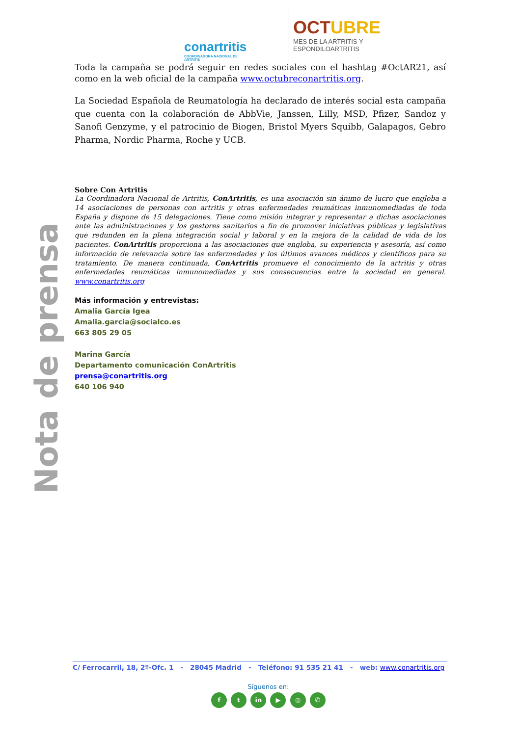conartritis
COORDINADORA NACIONAL DE ARTRITIS
OCTUBRE
MES DE LA ARTRITIS Y
ESPONDILOARTRITIS
Nota de prensa
Toda la campaña se podrá seguir en redes sociales con el hashtag #OctAR21, así como en la web oficial de la campaña www.octubreconartritis.org.
La Sociedad Española de Reumatología ha declarado de interés social esta campaña que cuenta con la colaboración de AbbVie, Janssen, Lilly, MSD, Pfizer, Sandoz y Sanofi Genzyme, y el patrocinio de Biogen, Bristol Myers Squibb, Galapagos, Gebro Pharma, Nordic Pharma, Roche y UCB.
Sobre Con Artritis
La Coordinadora Nacional de Artritis, ConArtritis, es una asociación sin ánimo de lucro que engloba a 14 asociaciones de personas con artritis y otras enfermedades reumáticas inmunomediadas de toda España y dispone de 15 delegaciones. Tiene como misión integrar y representar a dichas asociaciones ante las administraciones y los gestores sanitarios a fin de promover iniciativas públicas y legislativas que redunden en la plena integración social y laboral y en la mejora de la calidad de vida de los pacientes. ConArtritis proporciona a las asociaciones que engloba, su experiencia y asesoría, así como información de relevancia sobre las enfermedades y los últimos avances médicos y científicos para su tratamiento. De manera continuada, ConArtritis promueve el conocimiento de la artritis y otras enfermedades reumáticas inmunomediadas y sus consecuencias entre la sociedad en general. www.conartritis.org
Más información y entrevistas:
Amalia García Igea
Amalia.garcia@socialco.es
663 805 29 05
Marina García
Departamento comunicación ConArtritis
prensa@conartritis.org
640 106 940
C/ Ferrocarril, 18, 2º-Ofc. 1 - 28045 Madrid - Teléfono: 91 535 21 41 - web: www.conartritis.org
Síguenos en:
f t in ▶ ◎ ✆